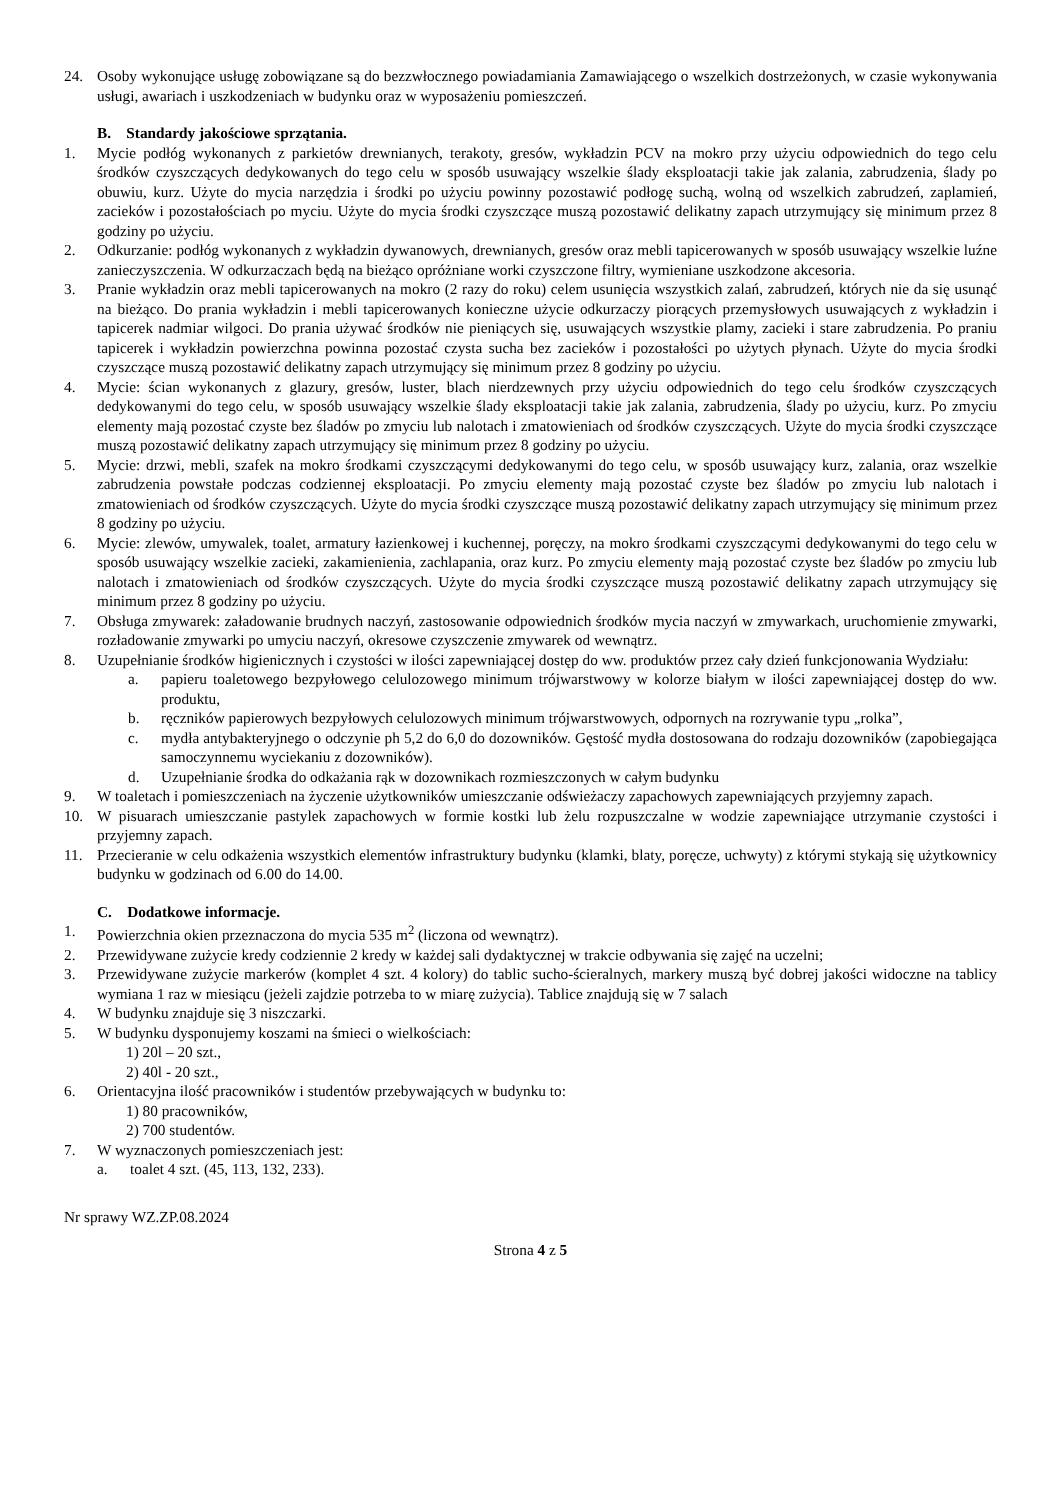24. Osoby wykonujące usługę zobowiązane są do bezzwłocznego powiadamiania Zamawiającego o wszelkich dostrzeżonych, w czasie wykonywania usługi, awariach i uszkodzeniach w budynku oraz w wyposażeniu pomieszczeń.
B. Standardy jakościowe sprzątania.
1. Mycie podłóg wykonanych z parkietów drewnianych, terakoty, gresów, wykładzin PCV na mokro przy użyciu odpowiednich do tego celu środków czyszczących dedykowanych do tego celu w sposób usuwający wszelkie ślady eksploatacji takie jak zalania, zabrudzenia, ślady po obuwiu, kurz. Użyte do mycia narzędzia i środki po użyciu powinny pozostawić podłogę suchą, wolną od wszelkich zabrudzeń, zaplamień, zacieków i pozostałościach po myciu. Użyte do mycia środki czyszczące muszą pozostawić delikatny zapach utrzymujący się minimum przez 8 godziny po użyciu.
2. Odkurzanie: podłóg wykonanych z wykładzin dywanowych, drewnianych, gresów oraz mebli tapicerowanych w sposób usuwający wszelkie luźne zanieczyszczenia. W odkurzaczach będą na bieżąco opróżniane worki czyszczone filtry, wymieniane uszkodzone akcesoria.
3. Pranie wykładzin oraz mebli tapicerowanych na mokro (2 razy do roku) celem usunięcia wszystkich zalań, zabrudzeń, których nie da się usunąć na bieżąco. Do prania wykładzin i mebli tapicerowanych konieczne użycie odkurzaczy piorących przemysłowych usuwających z wykładzin i tapicerek nadmiar wilgoci. Do prania używać środków nie pieniących się, usuwających wszystkie plamy, zacieki i stare zabrudzenia. Po praniu tapicerek i wykładzin powierzchna powinna pozostać czysta sucha bez zacieków i pozostałości po użytych płynach. Użyte do mycia środki czyszczące muszą pozostawić delikatny zapach utrzymujący się minimum przez 8 godziny po użyciu.
4. Mycie: ścian wykonanych z glazury, gresów, luster, blach nierdzewnych przy użyciu odpowiednich do tego celu środków czyszczących dedykowanymi do tego celu, w sposób usuwający wszelkie ślady eksploatacji takie jak zalania, zabrudzenia, ślady po użyciu, kurz. Po zmyciu elementy mają pozostać czyste bez śladów po zmyciu lub nalotach i zmatowieniach od środków czyszczących. Użyte do mycia środki czyszczące muszą pozostawić delikatny zapach utrzymujący się minimum przez 8 godziny po użyciu.
5. Mycie: drzwi, mebli, szafek na mokro środkami czyszczącymi dedykowanymi do tego celu, w sposób usuwający kurz, zalania, oraz wszelkie zabrudzenia powstałe podczas codziennej eksploatacji. Po zmyciu elementy mają pozostać czyste bez śladów po zmyciu lub nalotach i zmatowieniach od środków czyszczących. Użyte do mycia środki czyszczące muszą pozostawić delikatny zapach utrzymujący się minimum przez 8 godziny po użyciu.
6. Mycie: zlewów, umywalek, toalet, armatury łazienkowej i kuchennej, poręczy, na mokro środkami czyszczącymi dedykowanymi do tego celu w sposób usuwający wszelkie zacieki, zakamienienia, zachlapania, oraz kurz. Po zmyciu elementy mają pozostać czyste bez śladów po zmyciu lub nalotach i zmatowieniach od środków czyszczących. Użyte do mycia środki czyszczące muszą pozostawić delikatny zapach utrzymujący się minimum przez 8 godziny po użyciu.
7. Obsługa zmywarek: załadowanie brudnych naczyń, zastosowanie odpowiednich środków mycia naczyń w zmywarkach, uruchomienie zmywarki, rozładowanie zmywarki po umyciu naczyń, okresowe czyszczenie zmywarek od wewnątrz.
8. Uzupełnianie środków higienicznych i czystości w ilości zapewniającej dostęp do ww. produktów przez cały dzień funkcjonowania Wydziału:
a. papieru toaletowego bezpyłowego celulozowego minimum trójwarstwowy w kolorze białym w ilości zapewniającej dostęp do ww. produktu,
b. ręczników papierowych bezpyłowych celulozowych minimum trójwarstwowych, odpornych na rozrywanie typu „rolka”,
c. mydła antybakteryjnego o odczynie ph 5,2 do 6,0 do dozowników. Gęstość mydła dostosowana do rodzaju dozowników (zapobiegająca samoczynnemu wyciekaniu z dozowników).
d. Uzupełnianie środka do odkażania rąk w dozownikach rozmieszczonych w całym budynku
9. W toaletach i pomieszczeniach na życzenie użytkowników umieszczanie odświeżaczy zapachowych zapewniających przyjemny zapach.
10. W pisuarach umieszczanie pastylek zapachowych w formie kostki lub żelu rozpuszczalne w wodzie zapewniające utrzymanie czystości i przyjemny zapach.
11. Przecieranie w celu odkażenia wszystkich elementów infrastruktury budynku (klamki, blaty, poręcze, uchwyty) z którymi stykają się użytkownicy budynku w godzinach od 6.00 do 14.00.
C. Dodatkowe informacje.
1. Powierzchnia okien przeznaczona do mycia 535 m<sup>2</sup> (liczona od wewnątrz).
2. Przewidywane zużycie kredy codziennie 2 kredy w każdej sali dydaktycznej w trakcie odbywania się zajęć na uczelni;
3. Przewidywane zużycie markerów (komplet 4 szt. 4 kolory) do tablic sucho-ścieralnych, markery muszą być dobrej jakości widoczne na tablicy wymiana 1 raz w miesiącu (jeżeli zajdzie potrzeba to w miarę zużycia). Tablice znajdują się w 7 salach
4. W budynku znajduje się 3 niszczarki.
5. W budynku dysponujemy koszami na śmieci o wielkościach:
1) 20l – 20 szt.,
2) 40l - 20 szt.,
6. Orientacyjna ilość pracowników i studentów przebywających w budynku to:
1) 80 pracowników,
2) 700 studentów.
7. W wyznaczonych pomieszczeniach jest:
a. toalet 4 szt. (45, 113, 132, 233).
Nr sprawy WZ.ZP.08.2024
Strona 4 z 5